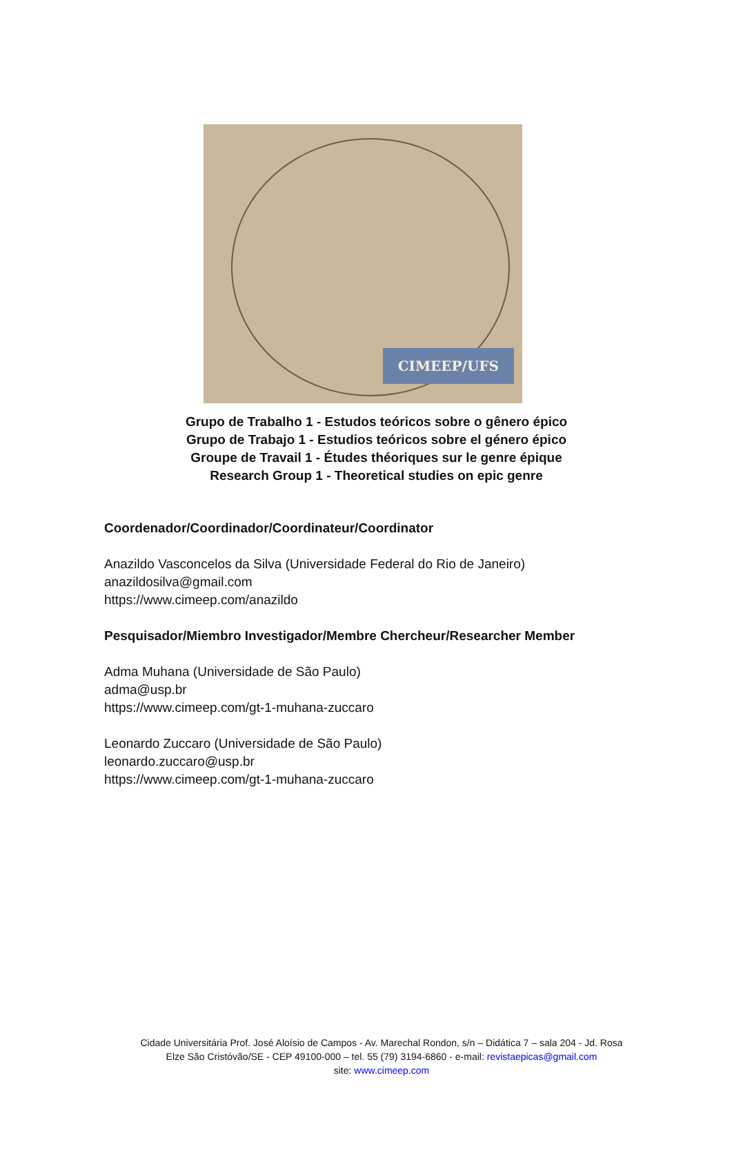CIMEEP/UFS
Grupo de Trabalho 1 - Estudos teóricos sobre o gênero épico
Grupo de Trabajo 1 - Estudios teóricos sobre el género épico
Groupe de Travail 1 - Études théoriques sur le genre épique
Research Group 1 - Theoretical studies on epic genre
Coordenador/Coordinador/Coordinateur/Coordinator
Anazildo Vasconcelos da Silva (Universidade Federal do Rio de Janeiro)
anazildosilva@gmail.com
https://www.cimeep.com/anazildo
Pesquisador/Miembro Investigador/Membre Chercheur/Researcher Member
Adma Muhana (Universidade de São Paulo)
adma@usp.br
https://www.cimeep.com/gt-1-muhana-zuccaro
Leonardo Zuccaro (Universidade de São Paulo)
leonardo.zuccaro@usp.br
https://www.cimeep.com/gt-1-muhana-zuccaro
Cidade Universitária Prof. José Aloísio de Campos - Av. Marechal Rondon, s/n – Didática 7 – sala 204 - Jd. Rosa
Elze São Cristóvão/SE - CEP 49100-000 – tel. 55 (79) 3194-6860 - e-mail: revistaepicas@gmail.com
site: www.cimeep.com